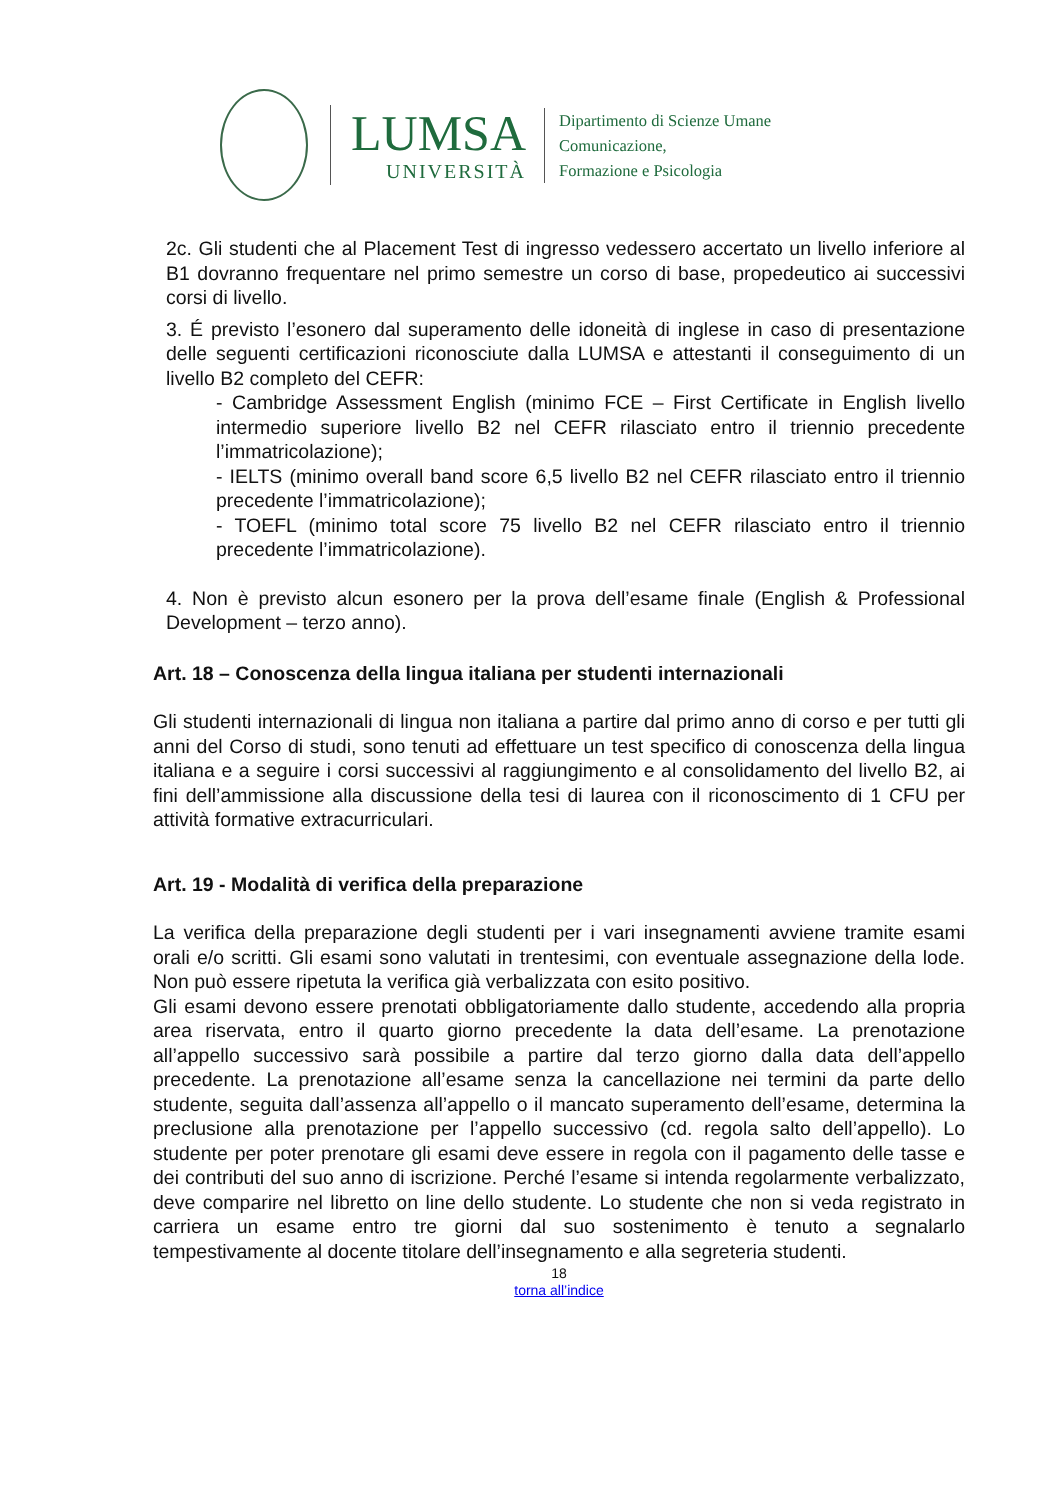LUMSA
UNIVERSITÀ
Dipartimento di Scienze Umane
Comunicazione,
Formazione e Psicologia
2c. Gli studenti che al Placement Test di ingresso vedessero accertato un livello inferiore al B1 dovranno frequentare nel primo semestre un corso di base, propedeutico ai successivi corsi di livello.
3. É previsto l’esonero dal superamento delle idoneità di inglese in caso di presentazione delle seguenti certificazioni riconosciute dalla LUMSA e attestanti il conseguimento di un livello B2 completo del CEFR:
- Cambridge Assessment English (minimo FCE – First Certificate in English livello intermedio superiore livello B2 nel CEFR rilasciato entro il triennio precedente l’immatricolazione);
- IELTS (minimo overall band score 6,5 livello B2 nel CEFR rilasciato entro il triennio precedente l’immatricolazione);
- TOEFL (minimo total score 75 livello B2 nel CEFR rilasciato entro il triennio precedente l’immatricolazione).
4. Non è previsto alcun esonero per la prova dell’esame finale (English & Professional Development – terzo anno).
Art. 18 – Conoscenza della lingua italiana per studenti internazionali
Gli studenti internazionali di lingua non italiana a partire dal primo anno di corso e per tutti gli anni del Corso di studi, sono tenuti ad effettuare un test specifico di conoscenza della lingua italiana e a seguire i corsi successivi al raggiungimento e al consolidamento del livello B2, ai fini dell’ammissione alla discussione della tesi di laurea con il riconoscimento di 1 CFU per attività formative extracurriculari.
Art. 19 - Modalità di verifica della preparazione
La verifica della preparazione degli studenti per i vari insegnamenti avviene tramite esami orali e/o scritti. Gli esami sono valutati in trentesimi, con eventuale assegnazione della lode. Non può essere ripetuta la verifica già verbalizzata con esito positivo.
Gli esami devono essere prenotati obbligatoriamente dallo studente, accedendo alla propria area riservata, entro il quarto giorno precedente la data dell’esame. La prenotazione all’appello successivo sarà possibile a partire dal terzo giorno dalla data dell’appello precedente. La prenotazione all’esame senza la cancellazione nei termini da parte dello studente, seguita dall’assenza all’appello o il mancato superamento dell’esame, determina la preclusione alla prenotazione per l’appello successivo (cd. regola salto dell’appello). Lo studente per poter prenotare gli esami deve essere in regola con il pagamento delle tasse e dei contributi del suo anno di iscrizione. Perché l’esame si intenda regolarmente verbalizzato, deve comparire nel libretto on line dello studente. Lo studente che non si veda registrato in carriera un esame entro tre giorni dal suo sostenimento è tenuto a segnalarlo tempestivamente al docente titolare dell’insegnamento e alla segreteria studenti.
18
torna all’indice